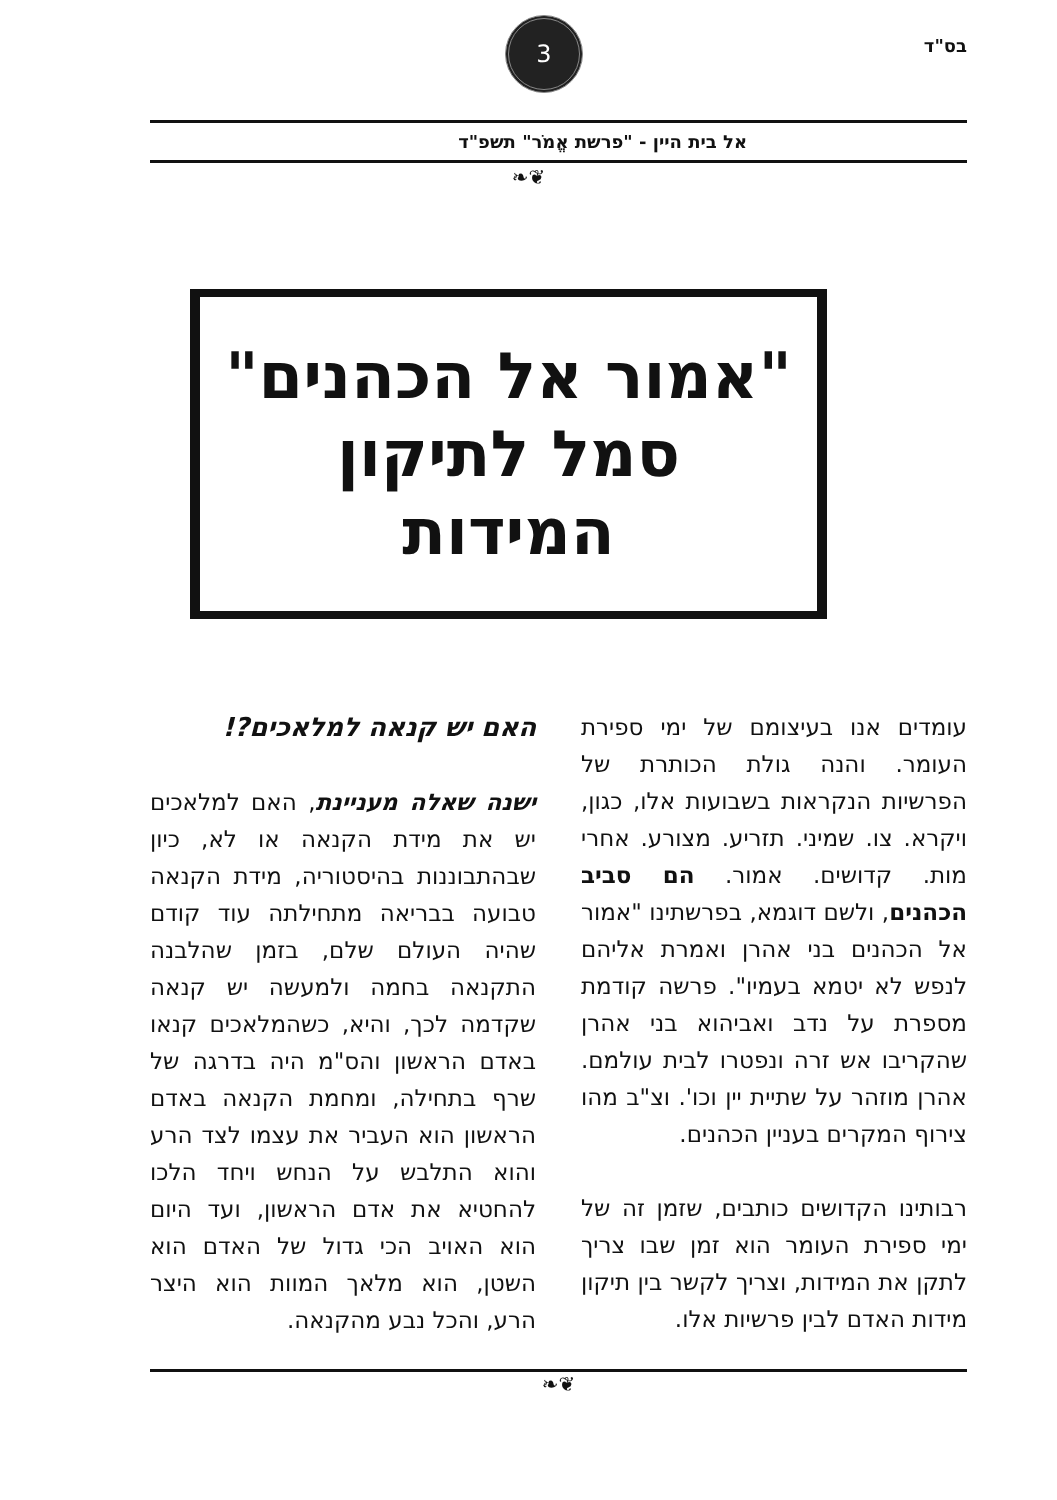בס"ד
3
אל בית היין - "פרשת אֱמֹר" תשפ"ד
❦❧
"אמור אל הכהנים"
סמל לתיקון המידות
עומדים אנו בעיצומם של ימי ספירת העומר. והנה גולת הכותרת של הפרשיות הנקראות בשבועות אלו, כגון, ויקרא. צו. שמיני. תזריע. מצורע. אחרי מות. קדושים. אמור. הם סביב הכהנים, ולשם דוגמא, בפרשתינו "אמור אל הכהנים בני אהרן ואמרת אליהם לנפש לא יטמא בעמיו". פרשה קודמת מספרת על נדב ואביהוא בני אהרן שהקריבו אש זרה ונפטרו לבית עולמם. אהרן מוזהר על שתיית יין וכו'. וצ"ב מהו צירוף המקרים בעניין הכהנים.
רבותינו הקדושים כותבים, שזמן זה של ימי ספירת העומר הוא זמן שבו צריך לתקן את המידות, וצריך לקשר בין תיקון מידות האדם לבין פרשיות אלו.
האם יש קנאה למלאכים?!
ישנה שאלה מעניינת, האם למלאכים יש את מידת הקנאה או לא, כיון שבהתבוננות בהיסטוריה, מידת הקנאה טבועה בבריאה מתחילתה עוד קודם שהיה העולם שלם, בזמן שהלבנה התקנאה בחמה ולמעשה יש קנאה שקדמה לכך, והיא, כשהמלאכים קנאו באדם הראשון והס"מ היה בדרגה של שרף בתחילה, ומחמת הקנאה באדם הראשון הוא העביר את עצמו לצד הרע והוא התלבש על הנחש ויחד הלכו להחטיא את אדם הראשון, ועד היום הוא האויב הכי גדול של האדם הוא השטן, הוא מלאך המוות הוא היצר הרע, והכל נבע מהקנאה.
❦❧